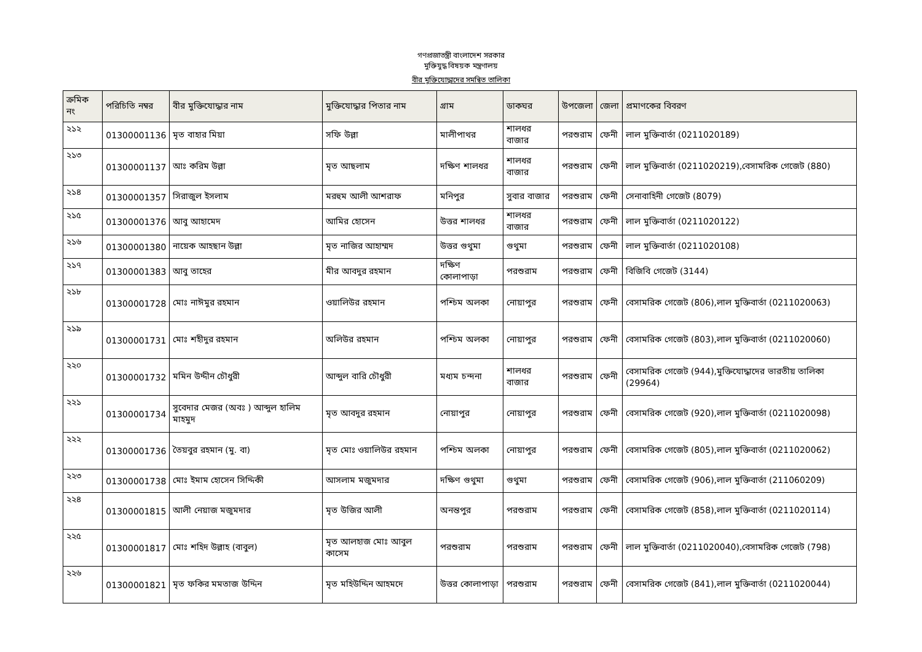গণপ্রজাতন্ত্রী বাংলাদেশ সরকার
মুক্তিযুদ্ধ বিষয়ক মন্ত্রণালয়
বীর মুক্তিযোদ্ধাদের সমন্বিত তালিকা
| ক্রমিক নং | পরিচিতি নম্বর | বীর মুক্তিযোদ্ধার নাম | মুক্তিযোদ্ধার পিতার নাম | গ্রাম | ডাকঘর | উপজেলা | জেলা | প্রমাণকের বিবরণ |
| --- | --- | --- | --- | --- | --- | --- | --- | --- |
| ২১২ | 01300001136 | মৃত বাহার মিয়া | সফি উল্লা | মালীপাথর | শালধর বাজার | পরশুরাম | ফেনী | লাল মুক্তিবার্তা (0211020189) |
| ২১৩ | 01300001137 | আঃ করিম উল্লা | মৃত আছলাম | দক্ষিণ শালধর | শালধর বাজার | পরশুরাম | ফেনী | লাল মুক্তিবার্তা (0211020219),বেসামরিক গেজেট (880) |
| ২১৪ | 01300001357 | সিরাজুল ইসলাম | মরহুম আলী আশরাফ | মনিপুর | সুবার বাজার | পরশুরাম | ফেনী | সেনাবাহিনী গেজেট (8079) |
| ২১৫ | 01300001376 | আবু আহামেদ | আমির হোসেন | উত্তর শালধর | শালধর বাজার | পরশুরাম | ফেনী | লাল মুক্তিবার্তা (0211020122) |
| ২১৬ | 01300001380 | নায়েক আহছান উল্লা | মৃত নাজির আহাম্মদ | উত্তর গুথুমা | গুথুমা | পরশুরাম | ফেনী | লাল মুক্তিবার্তা (0211020108) |
| ২১৭ | 01300001383 | আবু তাহের | মীর আবদুর রহমান | দক্ষিণ কোলাপাড়া | পরশুরাম | পরশুরাম | ফেনী | বিজিবি গেজেট (3144) |
| ২১৮ | 01300001728 | মোঃ নাঈমুর রহমান | ওয়ালিউর রহমান | পশ্চিম অলকা | নোয়াপুর | পরশুরাম | ফেনী | বেসামরিক গেজেট (806),লাল মুক্তিবার্তা (0211020063) |
| ২১৯ | 01300001731 | মোঃ শহীদুর রহমান | অলিউর রহমান | পশ্চিম অলকা | নোয়াপুর | পরশুরাম | ফেনী | বেসামরিক গেজেট (803),লাল মুক্তিবার্তা (0211020060) |
| ২২০ | 01300001732 | মমিন উদ্দীন চৌধুরী | আব্দুল বারি চৌধুরী | মধ্যম চন্দনা | শালধর বাজার | পরশুরাম | ফেনী | বেসামরিক গেজেট (944),মুক্তিযোদ্ধাদের ভারতীয় তালিকা (29964) |
| ২২১ | 01300001734 | সুবেদার মেজর (অবঃ ) আব্দুল হালিম মাহমুদ | মৃত আবদুর রহমান | নোয়াপুর | নোয়াপুর | পরশুরাম | ফেনী | বেসামরিক গেজেট (920),লাল মুক্তিবার্তা (0211020098) |
| ২২২ | 01300001736 | তৈয়বুর রহমান (মু. বা) | মৃত মোঃ ওয়ালিউর রহমান | পশ্চিম অলকা | নোয়াপুর | পরশুরাম | ফেনী | বেসামরিক গেজেট (805),লাল মুক্তিবার্তা (0211020062) |
| ২২৩ | 01300001738 | মোঃ ইমাম হোসেন সিদ্দিকী | আসলাম মজুমদার | দক্ষিণ গুথুমা | গুথুমা | পরশুরাম | ফেনী | বেসামরিক গেজেট (906),লাল মুক্তিবার্তা (211060209) |
| ২২৪ | 01300001815 | আলী নেয়াজ মজুমদার | মৃত উজির আলী | অনন্তপুর | পরশুরাম | পরশুরাম | ফেনী | বেসামরিক গেজেট (858),লাল মুক্তিবার্তা (0211020114) |
| ২২৫ | 01300001817 | মোঃ শহিদ উল্লাহ (বাবুল) | মৃত আলহাজ মোঃ আবুল কাসেম | পরশুরাম | পরশুরাম | পরশুরাম | ফেনী | লাল মুক্তিবার্তা (0211020040),বেসামরিক গেজেট (798) |
| ২২৬ | 01300001821 | মৃত ফকির মমতাজ উদ্দিন | মৃত মহিউদ্দিন আহমদে | উত্তর কোলাপাড়া | পরশুরাম | পরশুরাম | ফেনী | বেসামরিক গেজেট (841),লাল মুক্তিবার্তা (0211020044) |